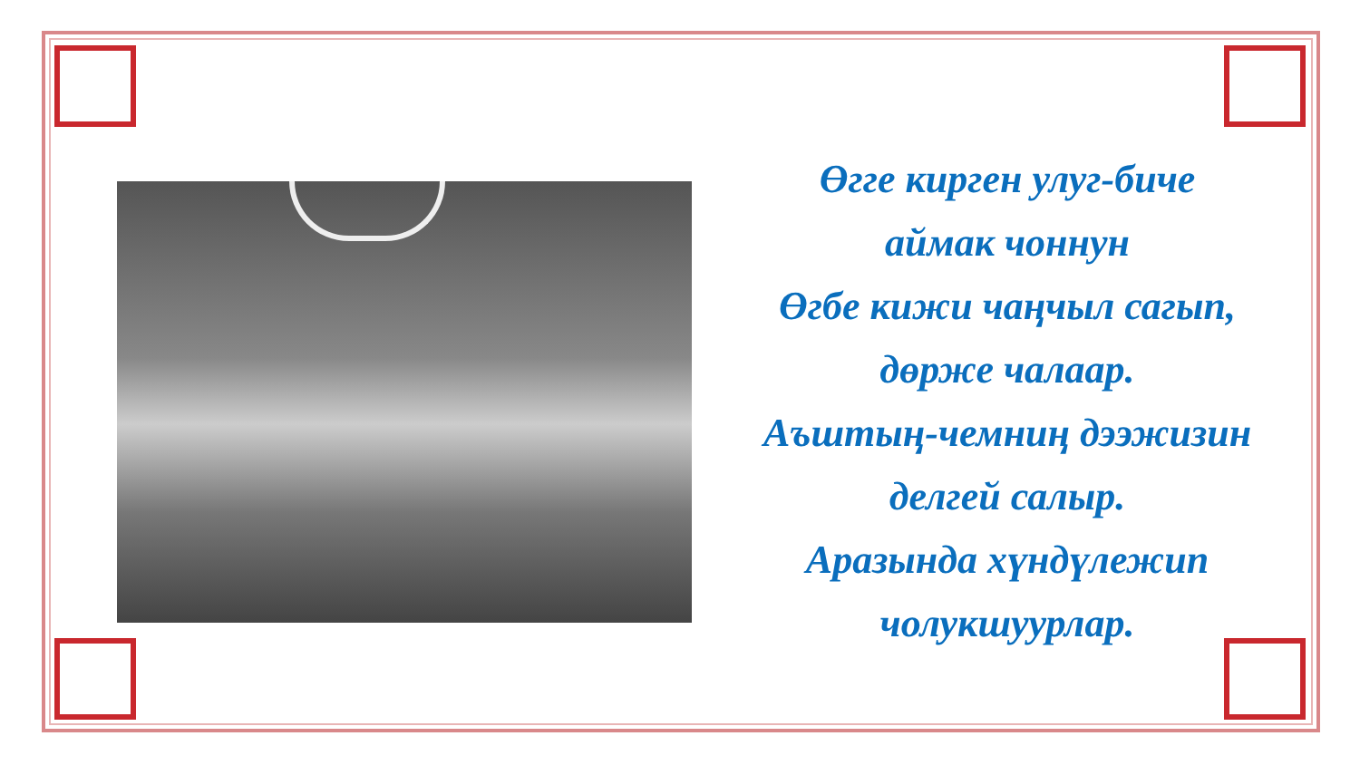Өгге кирген улуг-биче
аймак чоннун
Өгбе кижи чаңчыл сагып,
дөрже чалаар.
Аъштың-чемниң дээжизин
делгей салыр.
Аразында хүндүлежип
чолукшуурлар.